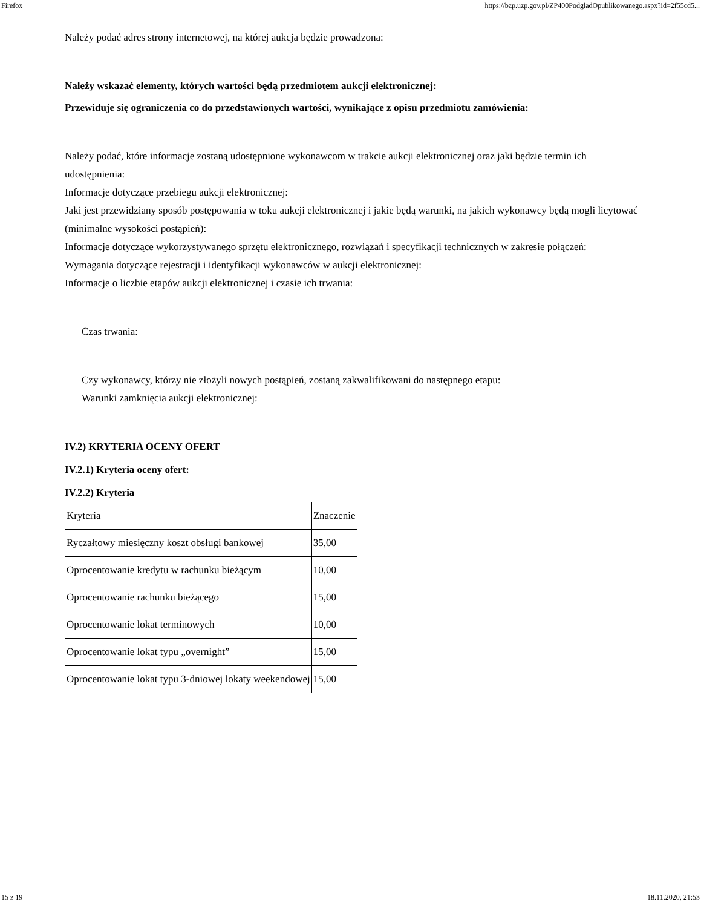Firefox https://bzp.uzp.gov.pl/ZP400PodgladOpublikowanego.aspx?id=2f55cd5...
Należy podać adres strony internetowej, na której aukcja będzie prowadzona:
Należy wskazać elementy, których wartości będą przedmiotem aukcji elektronicznej:
Przewiduje się ograniczenia co do przedstawionych wartości, wynikające z opisu przedmiotu zamówienia:
Należy podać, które informacje zostaną udostępnione wykonawcom w trakcie aukcji elektronicznej oraz jaki będzie termin ich udostępnienia:
Informacje dotyczące przebiegu aukcji elektronicznej:
Jaki jest przewidziany sposób postępowania w toku aukcji elektronicznej i jakie będą warunki, na jakich wykonawcy będą mogli licytować (minimalne wysokości postąpień):
Informacje dotyczące wykorzystywanego sprzętu elektronicznego, rozwiązań i specyfikacji technicznych w zakresie połączeń:
Wymagania dotyczące rejestracji i identyfikacji wykonawców w aukcji elektronicznej:
Informacje o liczbie etapów aukcji elektronicznej i czasie ich trwania:
Czas trwania:
Czy wykonawcy, którzy nie złożyli nowych postąpień, zostaną zakwalifikowani do następnego etapu:
Warunki zamknięcia aukcji elektronicznej:
IV.2) KRYTERIA OCENY OFERT
IV.2.1) Kryteria oceny ofert:
IV.2.2) Kryteria
| Kryteria | Znaczenie |
| Ryczałtowy miesięczny koszt obsługi bankowej | 35,00 |
| Oprocentowanie kredytu w rachunku bieżącym | 10,00 |
| Oprocentowanie rachunku bieżącego | 15,00 |
| Oprocentowanie lokat terminowych | 10,00 |
| Oprocentowanie lokat typu „overnight” | 15,00 |
| Oprocentowanie lokat typu 3-dniowej lokaty weekendowej | 15,00 |
15 z 19 18.11.2020, 21:53